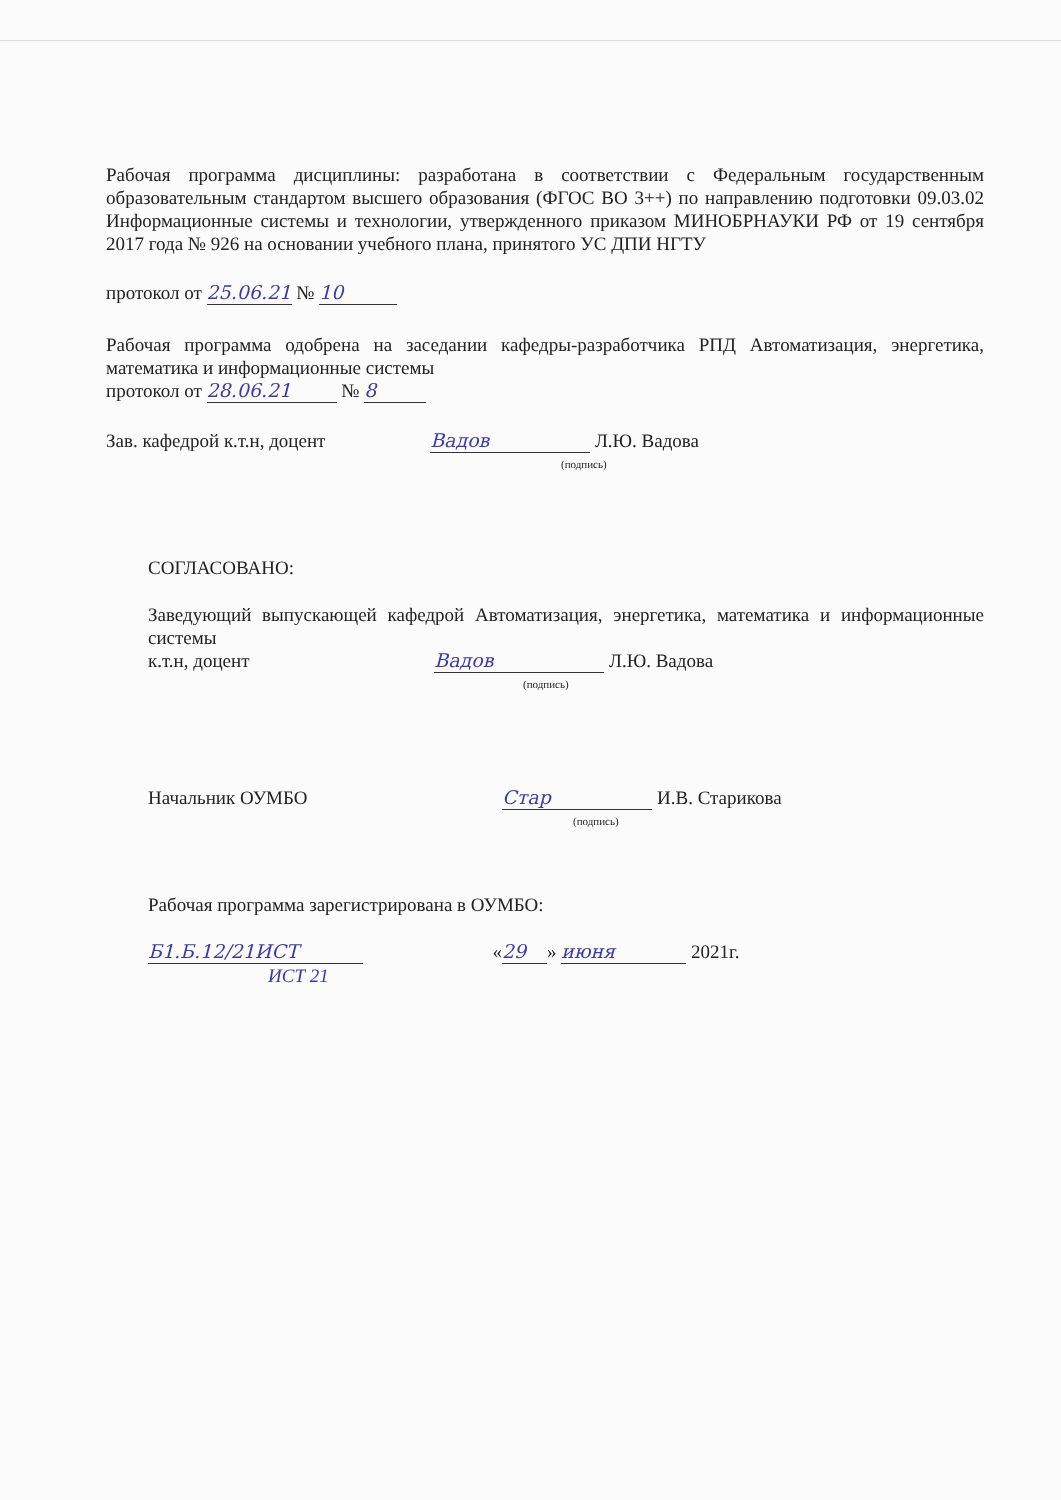Рабочая программа дисциплины: разработана в соответствии с Федеральным государственным образовательным стандартом высшего образования (ФГОС ВО 3++) по направлению подготовки 09.03.02 Информационные системы и технологии, утвержденного приказом МИНОБРНАУКИ РФ от 19 сентября 2017 года № 926 на основании учебного плана, принятого УС ДПИ НГТУ
протокол от 25.06.21 № 10
Рабочая программа одобрена на заседании кафедры-разработчика РПД Автоматизация, энергетика, математика и информационные системы
протокол от 28.06.21 № 8
Зав. кафедрой к.т.н, доцент Вадов Л.Ю. Вадова
(подпись)
СОГЛАСОВАНО:
Заведующий выпускающей кафедрой Автоматизация, энергетика, математика и информационные системы
к.т.н, доцент Вадов Л.Ю. Вадова
(подпись)
Начальник ОУМБО Стар И.В. Старикова
(подпись)
Рабочая программа зарегистрирована в ОУМБО:
Б1.Б.12/21ИСТ « 29 » июня 2021г.
ИСТ 21